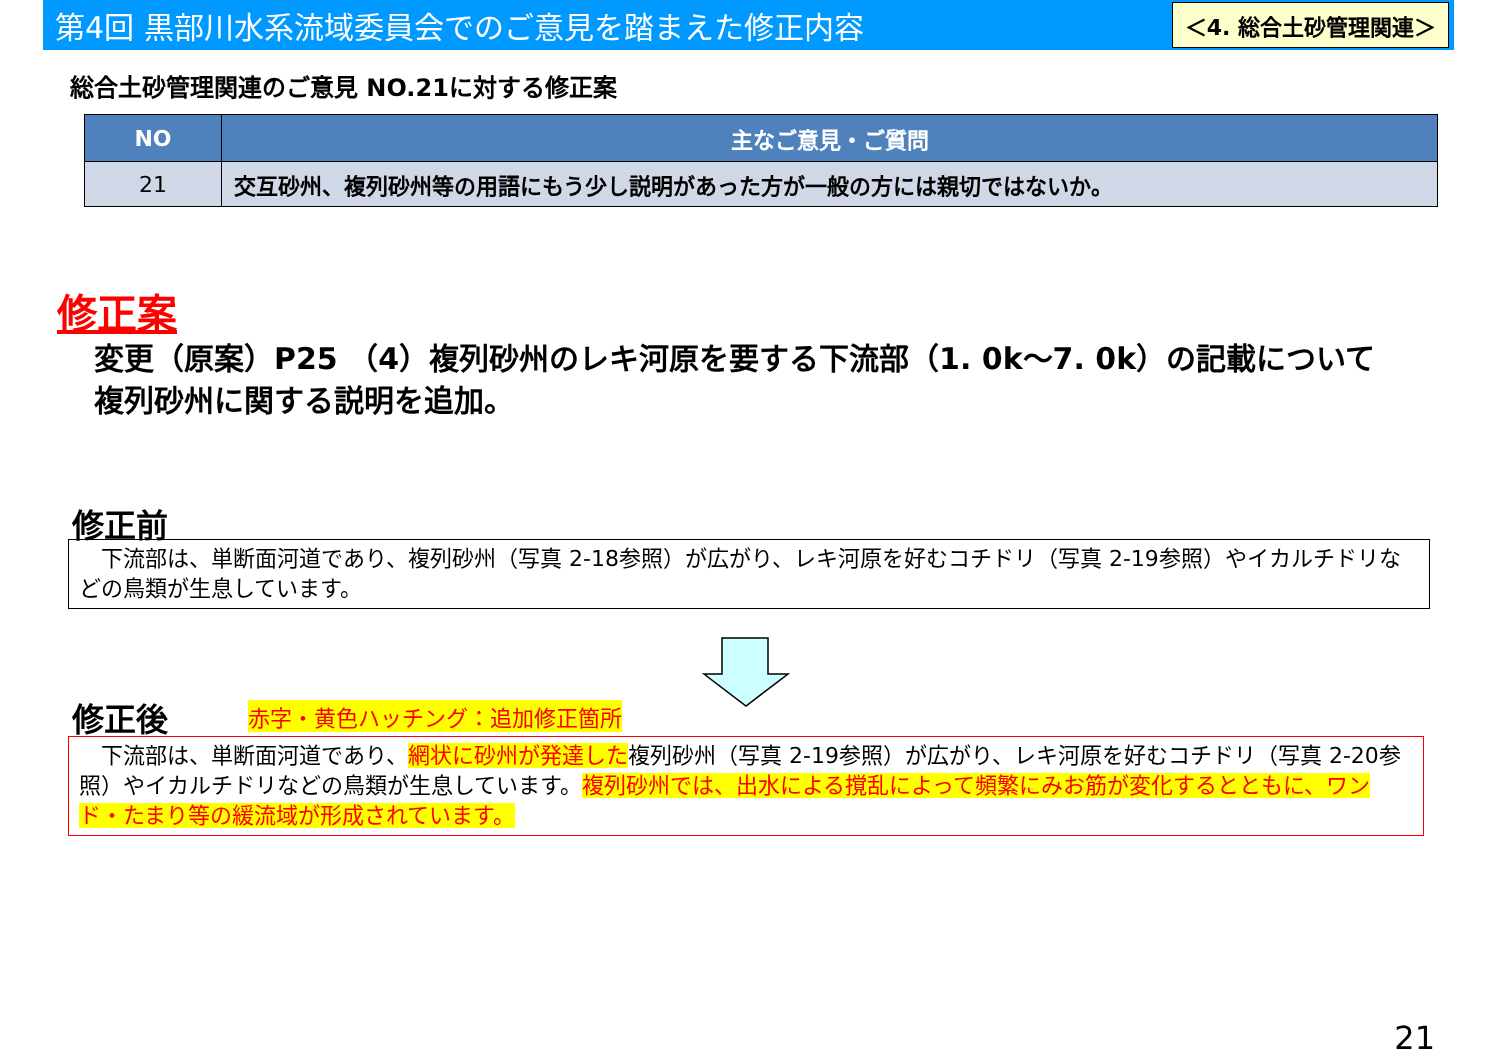第4回 黒部川水系流域委員会でのご意見を踏まえた修正内容
＜4. 総合土砂管理関連＞
総合土砂管理関連のご意見 NO.21に対する修正案
| NO | 主なご意見・ご質問 |
| --- | --- |
| 21 | 交互砂州、複列砂州等の用語にもう少し説明があった方が一般の方には親切ではないか。 |
修正案
変更（原案）P25 （4）複列砂州のレキ河原を要する下流部（1. 0k～7. 0k）の記載について
複列砂州に関する説明を追加。
修正前
　下流部は、単断面河道であり、複列砂州（写真 2-18参照）が広がり、レキ河原を好むコチドリ（写真 2-19参照）やイカルチドリなどの鳥類が生息しています。
修正後 赤字・黄色ハッチング：追加修正箇所
　下流部は、単断面河道であり、網状に砂州が発達した複列砂州（写真 2-19参照）が広がり、レキ河原を好むコチドリ（写真 2-20参照）やイカルチドリなどの鳥類が生息しています。複列砂州では、出水による撹乱によって頻繁にみお筋が変化するとともに、ワンド・たまり等の緩流域が形成されています。
21